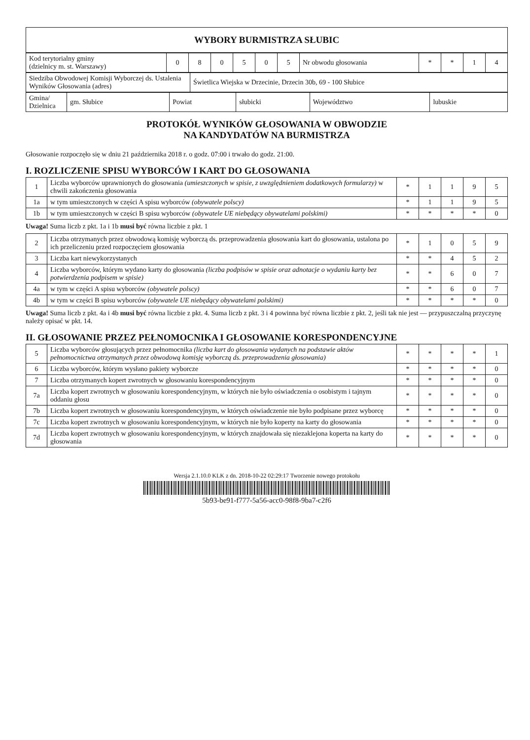| WYBORY BURMISTRZA SŁUBIC |
| Kod terytorialny gminy (dzielnicy m. st. Warszawy) | 0 | 8 | 0 | 5 | 0 | 5 | Nr obwodu głosowania | * | * | 1 | 4 |
| Siedziba Obwodowej Komisji Wyborczej ds. Ustalenia Wyników Głosowania (adres) | Świetlica Wiejska w Drzecinie, Drzecin 30b, 69 - 100 Słubice |
| Gmina/ Dzielnica | gm. Słubice | Powiat | słubicki | Województwo | lubuskie |
PROTOKÓŁ WYNIKÓW GŁOSOWANIA W OBWODZIE
NA KANDYDATÓW NA BURMISTRZA
Głosowanie rozpoczęło się w dniu 21 października 2018 r. o godz. 07:00 i trwało do godz. 21:00.
I. ROZLICZENIE SPISU WYBORCÓW I KART DO GŁOSOWANIA
| 1 | Liczba wyborców uprawnionych do głosowania (umieszczonych w spisie, z uwzględnieniem dodatkowych formularzy) w chwili zakończenia głosowania | * | 1 | 1 | 9 | 5 |
| 1a | w tym umieszczonych w części A spisu wyborców (obywatele polscy) | * | 1 | 1 | 9 | 5 |
| 1b | w tym umieszczonych w części B spisu wyborców (obywatele UE niebędący obywatelami polskimi) | * | * | * | * | 0 |
Uwaga! Suma liczb z pkt. 1a i 1b musi być równa liczbie z pkt. 1
| 2 | Liczba otrzymanych przez obwodową komisję wyborczą ds. przeprowadzenia głosowania kart do głosowania, ustalona po ich przeliczeniu przed rozpoczęciem głosowania | * | 1 | 0 | 5 | 9 |
| 3 | Liczba kart niewykorzystanych | * | * | 4 | 5 | 2 |
| 4 | Liczba wyborców, którym wydano karty do głosowania (liczba podpisów w spisie oraz adnotacje o wydaniu karty bez potwierdzenia podpisem w spisie) | * | * | 6 | 0 | 7 |
| 4a | w tym w części A spisu wyborców (obywatele polscy) | * | * | 6 | 0 | 7 |
| 4b | w tym w części B spisu wyborców (obywatele UE niebędący obywatelami polskimi) | * | * | * | * | 0 |
Uwaga! Suma liczb z pkt. 4a i 4b musi być równa liczbie z pkt. 4. Suma liczb z pkt. 3 i 4 powinna być równa liczbie z pkt. 2, jeśli tak nie jest — przypuszczalną przyczynę należy opisać w pkt. 14.
II. GŁOSOWANIE PRZEZ PEŁNOMOCNIKA I GŁOSOWANIE KORESPONDENCYJNE
| 5 | Liczba wyborców głosujących przez pełnomocnika (liczba kart do głosowania wydanych na podstawie aktów pełnomocnictwa otrzymanych przez obwodową komisję wyborczą ds. przeprowadzenia głosowania) | * | * | * | * | 1 |
| 6 | Liczba wyborców, którym wysłano pakiety wyborcze | * | * | * | * | 0 |
| 7 | Liczba otrzymanych kopert zwrotnych w głosowaniu korespondencyjnym | * | * | * | * | 0 |
| 7a | Liczba kopert zwrotnych w głosowaniu korespondencyjnym, w których nie było oświadczenia o osobistym i tajnym oddaniu głosu | * | * | * | * | 0 |
| 7b | Liczba kopert zwrotnych w głosowaniu korespondencyjnym, w których oświadczenie nie było podpisane przez wyborcę | * | * | * | * | 0 |
| 7c | Liczba kopert zwrotnych w głosowaniu korespondencyjnym, w których nie było koperty na karty do głosowania | * | * | * | * | 0 |
| 7d | Liczba kopert zwrotnych w głosowaniu korespondencyjnym, w których znajdowała się niezaklejona koperta na karty do głosowania | * | * | * | * | 0 |
Wersja 2.1.10.0 KLK z dn. 2018-10-22 02:29:17 Tworzenie nowego protokołu
5b93-be91-f777-5a56-acc0-98f8-9ba7-c2f6